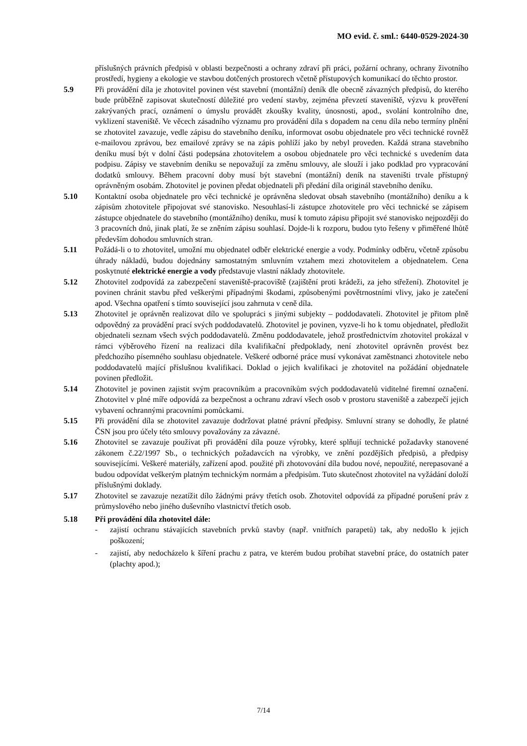MO evid. č. sml.: 6440-0529-2024-30
příslušných právních předpisů v oblasti bezpečnosti a ochrany zdraví při práci, požární ochrany, ochrany životního prostředí, hygieny a ekologie ve stavbou dotčených prostorech včetně přístupových komunikací do těchto prostor.
5.9 Při provádění díla je zhotovitel povinen vést stavební (montážní) deník dle obecně závazných předpisů, do kterého bude průběžně zapisovat skutečností důležité pro vedení stavby, zejména převzetí staveniště, výzvu k prověření zakrývaných prací, oznámení o úmyslu provádět zkoušky kvality, únosnosti, apod., svolání kontrolního dne, vyklizení staveniště. Ve věcech zásadního významu pro provádění díla s dopadem na cenu díla nebo termíny plnění se zhotovitel zavazuje, vedle zápisu do stavebního deníku, informovat osobu objednatele pro věci technické rovněž e-mailovou zprávou, bez emailové zprávy se na zápis pohlíží jako by nebyl proveden. Každá strana stavebního deníku musí být v dolní části podepsána zhotovitelem a osobou objednatele pro věci technické s uvedením data podpisu. Zápisy ve stavebním deníku se nepovažují za změnu smlouvy, ale slouží i jako podklad pro vypracování dodatků smlouvy. Během pracovní doby musí být stavební (montážní) deník na staveništi trvale přístupný oprávněným osobám. Zhotovitel je povinen předat objednateli při předání díla originál stavebního deníku.
5.10 Kontaktní osoba objednatele pro věci technické je oprávněna sledovat obsah stavebního (montážního) deníku a k zápisům zhotovitele připojovat své stanovisko. Nesouhlasí-li zástupce zhotovitele pro věci technické se zápisem zástupce objednatele do stavebního (montážního) deníku, musí k tomuto zápisu připojit své stanovisko nejpozději do 3 pracovních dnů, jinak platí, že se zněním zápisu souhlasí. Dojde-li k rozporu, budou tyto řešeny v přiměřené lhůtě především dohodou smluvních stran.
5.11 Požádá-li o to zhotovitel, umožní mu objednatel odběr elektrické energie a vody. Podmínky odběru, včetně způsobu úhrady nákladů, budou dojednány samostatným smluvním vztahem mezi zhotovitelem a objednatelem. Cena poskytnuté elektrické energie a vody představuje vlastní náklady zhotovitele.
5.12 Zhotovitel zodpovídá za zabezpečení staveniště-pracoviště (zajištění proti krádeži, za jeho střežení). Zhotovitel je povinen chránit stavbu před veškerými případnými škodami, způsobenými povětrnostními vlivy, jako je zatečení apod. Všechna opatření s tímto související jsou zahrnuta v ceně díla.
5.13 Zhotovitel je oprávněn realizovat dílo ve spolupráci s jinými subjekty – poddodavateli. Zhotovitel je přitom plně odpovědný za provádění prací svých poddodavatelů. Zhotovitel je povinen, vyzve-li ho k tomu objednatel, předložit objednateli seznam všech svých poddodavatelů. Změnu poddodavatele, jehož prostřednictvím zhotovitel prokázal v rámci výběrového řízení na realizaci díla kvalifikační předpoklady, není zhotovitel oprávněn provést bez předchozího písemného souhlasu objednatele. Veškeré odborné práce musí vykonávat zaměstnanci zhotovitele nebo poddodavatelů mající příslušnou kvalifikaci. Doklad o jejich kvalifikaci je zhotovitel na požádání objednatele povinen předložit.
5.14 Zhotovitel je povinen zajistit svým pracovníkům a pracovníkům svých poddodavatelů viditelné firemní označení. Zhotovitel v plné míře odpovídá za bezpečnost a ochranu zdraví všech osob v prostoru staveniště a zabezpečí jejich vybavení ochrannými pracovními pomůckami.
5.15 Při provádění díla se zhotovitel zavazuje dodržovat platné právní předpisy. Smluvní strany se dohodly, že platné ČSN jsou pro účely této smlouvy považovány za závazné.
5.16 Zhotovitel se zavazuje používat při provádění díla pouze výrobky, které splňují technické požadavky stanovené zákonem č.22/1997 Sb., o technických požadavcích na výrobky, ve znění pozdějších předpisů, a předpisy souvisejícími. Veškeré materiály, zařízení apod. použité při zhotovování díla budou nové, nepoužité, nerepasované a budou odpovídat veškerým platným technickým normám a předpisům. Tuto skutečnost zhotovitel na vyžádání doloží příslušnými doklady.
5.17 Zhotovitel se zavazuje nezatížit dílo žádnými právy třetích osob. Zhotovitel odpovídá za případné porušení práv z průmyslového nebo jiného duševního vlastnictví třetích osob.
5.18 Při provádění díla zhotovitel dále:
- zajistí ochranu stávajících stavebních prvků stavby (např. vnitřních parapetů) tak, aby nedošlo k jejich poškození;
- zajistí, aby nedocházelo k šíření prachu z patra, ve kterém budou probíhat stavební práce, do ostatních pater (plachty apod.);
7/14